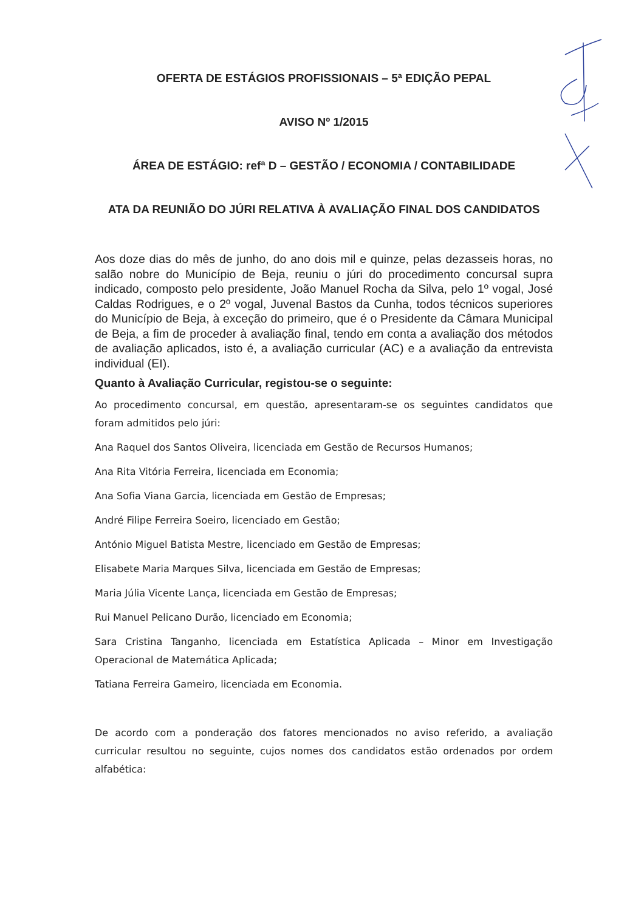OFERTA DE ESTÁGIOS PROFISSIONAIS – 5ª EDIÇÃO PEPAL
AVISO Nº 1/2015
ÁREA DE ESTÁGIO: refª D – GESTÃO / ECONOMIA / CONTABILIDADE
ATA DA REUNIÃO DO JÚRI RELATIVA À AVALIAÇÃO FINAL DOS CANDIDATOS
Aos doze dias do mês de junho, do ano dois mil e quinze, pelas dezasseis horas, no salão nobre do Município de Beja, reuniu o júri do procedimento concursal supra indicado, composto pelo presidente, João Manuel Rocha da Silva, pelo 1º vogal, José Caldas Rodrigues, e o 2º vogal, Juvenal Bastos da Cunha, todos técnicos superiores do Município de Beja, à exceção do primeiro, que é o Presidente da Câmara Municipal de Beja, a fim de proceder à avaliação final, tendo em conta a avaliação dos métodos de avaliação aplicados, isto é, a avaliação curricular (AC) e a avaliação da entrevista individual (EI).
Quanto à Avaliação Curricular, registou-se o seguinte:
Ao procedimento concursal, em questão, apresentaram-se os seguintes candidatos que foram admitidos pelo júri:
Ana Raquel dos Santos Oliveira, licenciada em Gestão de Recursos Humanos;
Ana Rita Vitória Ferreira, licenciada em Economia;
Ana Sofia Viana Garcia, licenciada em Gestão de Empresas;
André Filipe Ferreira Soeiro, licenciado em Gestão;
António Miguel Batista Mestre, licenciado em Gestão de Empresas;
Elisabete Maria Marques Silva, licenciada em Gestão de Empresas;
Maria Júlia Vicente Lança, licenciada em Gestão de Empresas;
Rui Manuel Pelicano Durão, licenciado em Economia;
Sara Cristina Tanganho, licenciada em Estatística Aplicada – Minor em Investigação Operacional de Matemática Aplicada;
Tatiana Ferreira Gameiro, licenciada em Economia.
De acordo com a ponderação dos fatores mencionados no aviso referido, a avaliação curricular resultou no seguinte, cujos nomes dos candidatos estão ordenados por ordem alfabética: